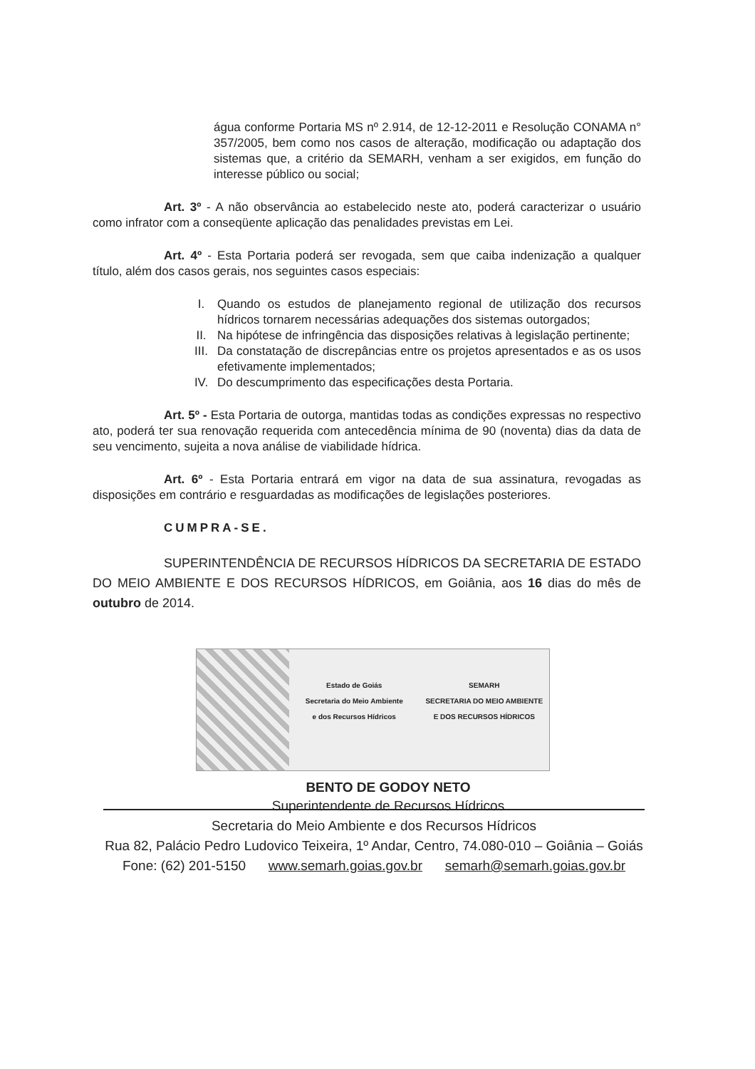água conforme Portaria MS nº 2.914, de 12-12-2011 e Resolução CONAMA n° 357/2005, bem como nos casos de alteração, modificação ou adaptação dos sistemas que, a critério da SEMARH, venham a ser exigidos, em função do interesse público ou social;
Art. 3º - A não observância ao estabelecido neste ato, poderá caracterizar o usuário como infrator com a conseqüente aplicação das penalidades previstas em Lei.
Art. 4º - Esta Portaria poderá ser revogada, sem que caiba indenização a qualquer título, além dos casos gerais, nos seguintes casos especiais:
I. Quando os estudos de planejamento regional de utilização dos recursos hídricos tornarem necessárias adequações dos sistemas outorgados;
II. Na hipótese de infringência das disposições relativas à legislação pertinente;
III. Da constatação de discrepâncias entre os projetos apresentados e as os usos efetivamente implementados;
IV. Do descumprimento das especificações desta Portaria.
Art. 5º - Esta Portaria de outorga, mantidas todas as condições expressas no respectivo ato, poderá ter sua renovação requerida com antecedência mínima de 90 (noventa) dias da data de seu vencimento, sujeita a nova análise de viabilidade hídrica.
Art. 6º - Esta Portaria entrará em vigor na data de sua assinatura, revogadas as disposições em contrário e resguardadas as modificações de legislações posteriores.
CUMPRA-SE.
SUPERINTENDÊNCIA DE RECURSOS HÍDRICOS DA SECRETARIA DE ESTADO DO MEIO AMBIENTE E DOS RECURSOS HÍDRICOS, em Goiânia, aos 16 dias do mês de outubro de 2014.
Estado de Goiás
Secretaria do Meio Ambiente
e dos Recursos Hídricos
SEMARH
SECRETARIA DO MEIO AMBIENTE
E DOS RECURSOS HÍDRICOS
BENTO DE GODOY NETO
Superintendente de Recursos Hídricos
Secretaria do Meio Ambiente e dos Recursos Hídricos
Rua 82, Palácio Pedro Ludovico Teixeira, 1º Andar, Centro, 74.080-010 – Goiânia – Goiás
Fone: (62) 201-5150 www.semarh.goias.gov.br semarh@semarh.goias.gov.br